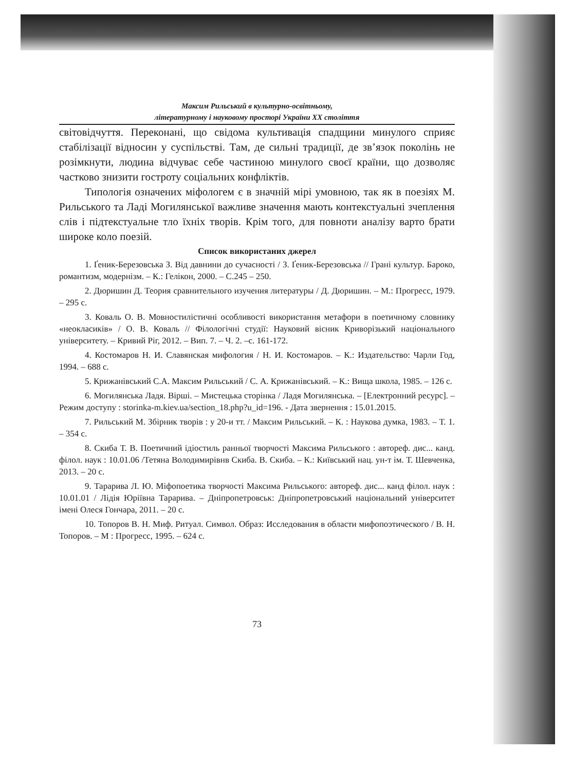Максим Рильський в культурно-освітньому,
літературному і науковому просторі України ХХ століття
світовідчуття. Переконані, що свідома культивація спадщини минулого сприяє стабілізації відносин у суспільстві. Там, де сильні традиції, де зв’язок поколінь не розімкнути, людина відчуває себе частиною минулого своєї країни, що дозволяє частково знизити гостроту соціальних конфліктів.
Типологія означених міфологем є в значній мірі умовною, так як в поезіях М. Рильського та Ладі Могилянської важливе значення мають контекстуальні зчеплення слів і підтекстуальне тло їхніх творів. Крім того, для повноти аналізу варто брати широке коло поезій.
Список використаних джерел
1. Ґеник-Березовська З. Від давнини до сучасності / З. Ґеник-Березовська // Грані культур. Бароко, романтизм, модернізм. – К.: Гелікон, 2000. – С.245 – 250.
2. Дюришин Д. Теория сравнительного изучения литературы / Д. Дюришин. – М.: Прогресс, 1979. – 295 с.
3. Коваль О. В. Мовностилістичні особливості використання метафори в поетичному словнику «неокласиків» / О. В. Коваль // Філологічні студії: Науковий вісник Криворізький національного університету. – Кривий Ріг, 2012. – Вип. 7. – Ч. 2. –с. 161-172.
4. Костомаров Н. И. Славянская мифология / Н. И. Костомаров. – К.: Издательство: Чарли Год, 1994. – 688 с.
5. Крижанівський С.А. Максим Рильський / С. А. Крижанівський. – К.: Вища школа, 1985. – 126 с.
6. Могилянська Ладя. Вірші. – Мистецька сторінка / Ладя Могилянська. – [Електронний ресурс]. – Режим доступу : storinka-m.kiev.ua/section_18.php?u_id=196. - Дата звернення : 15.01.2015.
7. Рильський М. Збірник творів : у 20-и тт. / Максим Рильський. – К. : Наукова думка, 1983. – Т. 1. – 354 с.
8. Скиба Т. В. Поетичний ідіостиль ранньої творчості Максима Рильського : автореф. дис... канд. філол. наук : 10.01.06 /Тетяна Володимирівнв Скиба. В. Скиба. – К.: Київський нац. ун-т ім. Т. Шевченка, 2013. – 20 с.
9. Тарарива Л. Ю. Міфопоетика творчості Максима Рильського: автореф. дис... канд філол. наук : 10.01.01 / Лідія Юріївна Тарарива. – Дніпропетровськ: Дніпропетровський національний університет імені Олеся Гончара, 2011. – 20 с.
10. Топоров В. Н. Миф. Ритуал. Символ. Образ: Исследования в области мифопоэтического / В. Н. Топоров. – М : Прогресс, 1995. – 624 с.
73